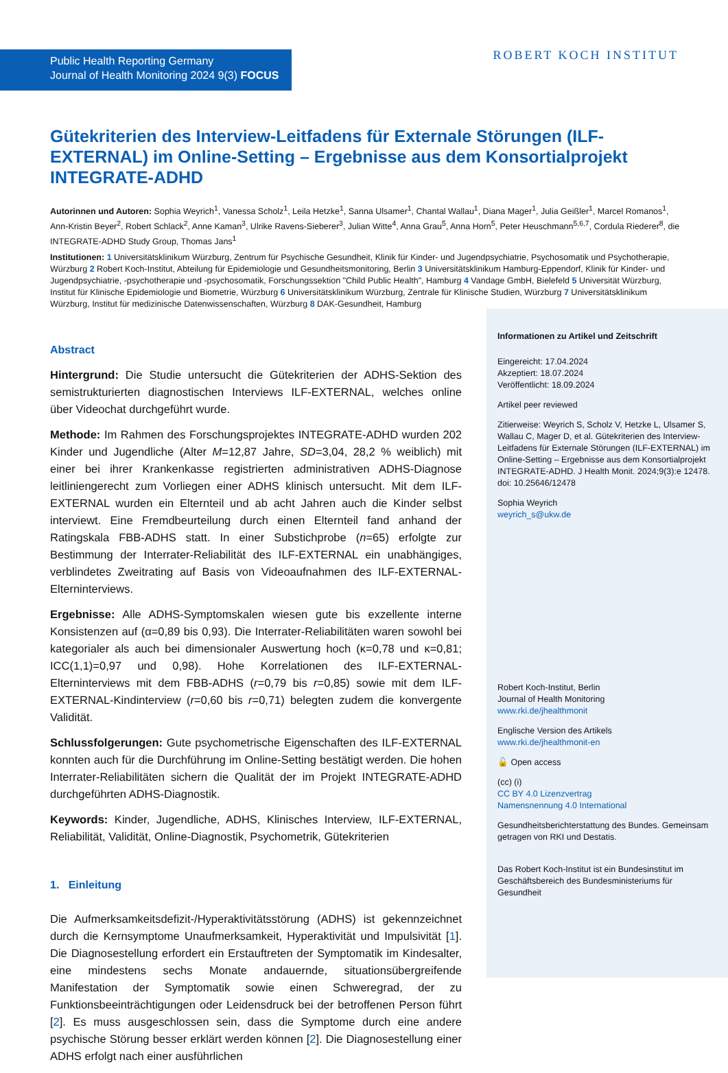Public Health Reporting Germany
Journal of Health Monitoring 2024 9(3) FOCUS
ROBERT KOCH INSTITUT
Gütekriterien des Interview-Leitfadens für Externale Störungen (ILF-EXTERNAL) im Online-Setting – Ergebnisse aus dem Konsortialprojekt INTEGRATE-ADHD
Autorinnen und Autoren: Sophia Weyrich<sup>1</sup>, Vanessa Scholz<sup>1</sup>, Leila Hetzke<sup>1</sup>, Sanna Ulsamer<sup>1</sup>, Chantal Wallau<sup>1</sup>, Diana Mager<sup>1</sup>, Julia Geißler<sup>1</sup>, Marcel Romanos<sup>1</sup>, Ann-Kristin Beyer<sup>2</sup>, Robert Schlack<sup>2</sup>, Anne Kaman<sup>3</sup>, Ulrike Ravens-Sieberer<sup>3</sup>, Julian Witte<sup>4</sup>, Anna Grau<sup>5</sup>, Anna Horn<sup>5</sup>, Peter Heuschmann<sup>5,6,7</sup>, Cordula Riederer<sup>8</sup>, die INTEGRATE-ADHD Study Group, Thomas Jans<sup>1</sup>
Institutionen: 1 Universitätsklinikum Würzburg, Zentrum für Psychische Gesundheit, Klinik für Kinder- und Jugendpsychiatrie, Psychosomatik und Psychotherapie, Würzburg 2 Robert Koch-Institut, Abteilung für Epidemiologie und Gesundheitsmonitoring, Berlin 3 Universitätsklinikum Hamburg-Eppendorf, Klinik für Kinder- und Jugendpsychiatrie, -psychotherapie und -psychosomatik, Forschungssektion "Child Public Health", Hamburg 4 Vandage GmbH, Bielefeld 5 Universität Würzburg, Institut für Klinische Epidemiologie und Biometrie, Würzburg 6 Universitätsklinikum Würzburg, Zentrale für Klinische Studien, Würzburg 7 Universitätsklinikum Würzburg, Institut für medizinische Datenwissenschaften, Würzburg 8 DAK-Gesundheit, Hamburg
Abstract
Hintergrund: Die Studie untersucht die Gütekriterien der ADHS-Sektion des semistrukturierten diagnostischen Interviews ILF-EXTERNAL, welches online über Videochat durchgeführt wurde.
Methode: Im Rahmen des Forschungsprojektes INTEGRATE-ADHD wurden 202 Kinder und Jugendliche (Alter M=12,87 Jahre, SD=3,04, 28,2 % weiblich) mit einer bei ihrer Krankenkasse registrierten administrativen ADHS-Diagnose leitliniengerecht zum Vorliegen einer ADHS klinisch untersucht. Mit dem ILF-EXTERNAL wurden ein Elternteil und ab acht Jahren auch die Kinder selbst interviewt. Eine Fremdbeurteilung durch einen Elternteil fand anhand der Ratingskala FBB-ADHS statt. In einer Substichprobe (n=65) erfolgte zur Bestimmung der Interrater-Reliabilität des ILF-EXTERNAL ein unabhängiges, verblindetes Zweitrating auf Basis von Videoaufnahmen des ILF-EXTERNAL-Elterninterviews.
Ergebnisse: Alle ADHS-Symptomskalen wiesen gute bis exzellente interne Konsistenzen auf (α=0,89 bis 0,93). Die Interrater-Reliabilitäten waren sowohl bei kategorialer als auch bei dimensionaler Auswertung hoch (κ=0,78 und κ=0,81; ICC(1,1)=0,97 und 0,98). Hohe Korrelationen des ILF-EXTERNAL-Elterninterviews mit dem FBB-ADHS (r=0,79 bis r=0,85) sowie mit dem ILF-EXTERNAL-Kindinterview (r=0,60 bis r=0,71) belegten zudem die konvergente Validität.
Schlussfolgerungen: Gute psychometrische Eigenschaften des ILF-EXTERNAL konnten auch für die Durchführung im Online-Setting bestätigt werden. Die hohen Interrater-Reliabilitäten sichern die Qualität der im Projekt INTEGRATE-ADHD durchgeführten ADHS-Diagnostik.
Keywords: Kinder, Jugendliche, ADHS, Klinisches Interview, ILF-EXTERNAL, Reliabilität, Validität, Online-Diagnostik, Psychometrik, Gütekriterien
1. Einleitung
Die Aufmerksamkeitsdefizit-/Hyperaktivitätsstörung (ADHS) ist gekennzeichnet durch die Kernsymptome Unaufmerksamkeit, Hyperaktivität und Impulsivität [1]. Die Diagnosestellung erfordert ein Erstauftreten der Symptomatik im Kindesalter, eine mindestens sechs Monate andauernde, situationsübergreifende Manifestation der Symptomatik sowie einen Schweregrad, der zu Funktionsbeeinträchtigungen oder Leidensdruck bei der betroffenen Person führt [2]. Es muss ausgeschlossen sein, dass die Symptome durch eine andere psychische Störung besser erklärt werden können [2]. Die Diagnosestellung einer ADHS erfolgt nach einer ausführlichen
Informationen zu Artikel und Zeitschrift
Eingereicht: 17.04.2024
Akzeptiert: 18.07.2024
Veröffentlicht: 18.09.2024
Artikel peer reviewed
Zitierweise: Weyrich S, Scholz V, Hetzke L, Ulsamer S, Wallau C, Mager D, et al. Gütekriterien des Interview-Leitfadens für Externale Störungen (ILF-EXTERNAL) im Online-Setting – Ergebnisse aus dem Konsortialprojekt INTEGRATE-ADHD. J Health Monit. 2024;9(3):e 12478. doi: 10.25646/12478
Sophia Weyrich
weyrich_s@ukw.de
Robert Koch-Institut, Berlin
Journal of Health Monitoring
www.rki.de/jhealthmonit
Englische Version des Artikels
www.rki.de/jhealthmonit-en
🔓 Open access
(cc) (i)
CC BY 4.0 Lizenzvertrag
Namensnennung 4.0 International
Gesundheitsberichterstattung des Bundes. Gemeinsam getragen von RKI und Destatis.
Das Robert Koch-Institut ist ein Bundesinstitut im Geschäftsbereich des Bundesministeriums für Gesundheit